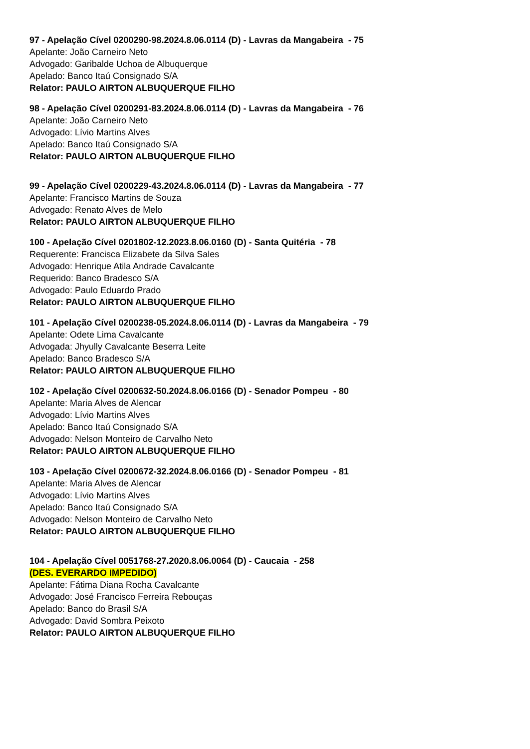97 - Apelação Cível 0200290-98.2024.8.06.0114 (D) - Lavras da Mangabeira - 75
Apelante: João Carneiro Neto
Advogado: Garibalde Uchoa de Albuquerque
Apelado: Banco Itaú Consignado S/A
Relator: PAULO AIRTON ALBUQUERQUE FILHO
98 - Apelação Cível 0200291-83.2024.8.06.0114 (D) - Lavras da Mangabeira - 76
Apelante: João Carneiro Neto
Advogado: Lívio Martins Alves
Apelado: Banco Itaú Consignado S/A
Relator: PAULO AIRTON ALBUQUERQUE FILHO
99 - Apelação Cível 0200229-43.2024.8.06.0114 (D) - Lavras da Mangabeira - 77
Apelante: Francisco Martins de Souza
Advogado: Renato Alves de Melo
Relator: PAULO AIRTON ALBUQUERQUE FILHO
100 - Apelação Cível 0201802-12.2023.8.06.0160 (D) - Santa Quitéria - 78
Requerente: Francisca Elizabete da Silva Sales
Advogado: Henrique Atila Andrade Cavalcante
Requerido: Banco Bradesco S/A
Advogado: Paulo Eduardo Prado
Relator: PAULO AIRTON ALBUQUERQUE FILHO
101 - Apelação Cível 0200238-05.2024.8.06.0114 (D) - Lavras da Mangabeira - 79
Apelante: Odete Lima Cavalcante
Advogada: Jhyully Cavalcante Beserra Leite
Apelado: Banco Bradesco S/A
Relator: PAULO AIRTON ALBUQUERQUE FILHO
102 - Apelação Cível 0200632-50.2024.8.06.0166 (D) - Senador Pompeu - 80
Apelante: Maria Alves de Alencar
Advogado: Lívio Martins Alves
Apelado: Banco Itaú Consignado S/A
Advogado: Nelson Monteiro de Carvalho Neto
Relator: PAULO AIRTON ALBUQUERQUE FILHO
103 - Apelação Cível 0200672-32.2024.8.06.0166 (D) - Senador Pompeu - 81
Apelante: Maria Alves de Alencar
Advogado: Lívio Martins Alves
Apelado: Banco Itaú Consignado S/A
Advogado: Nelson Monteiro de Carvalho Neto
Relator: PAULO AIRTON ALBUQUERQUE FILHO
104 - Apelação Cível 0051768-27.2020.8.06.0064 (D) - Caucaia - 258
(DES. EVERARDO IMPEDIDO)
Apelante: Fátima Diana Rocha Cavalcante
Advogado: José Francisco Ferreira Rebouças
Apelado: Banco do Brasil S/A
Advogado: David Sombra Peixoto
Relator: PAULO AIRTON ALBUQUERQUE FILHO